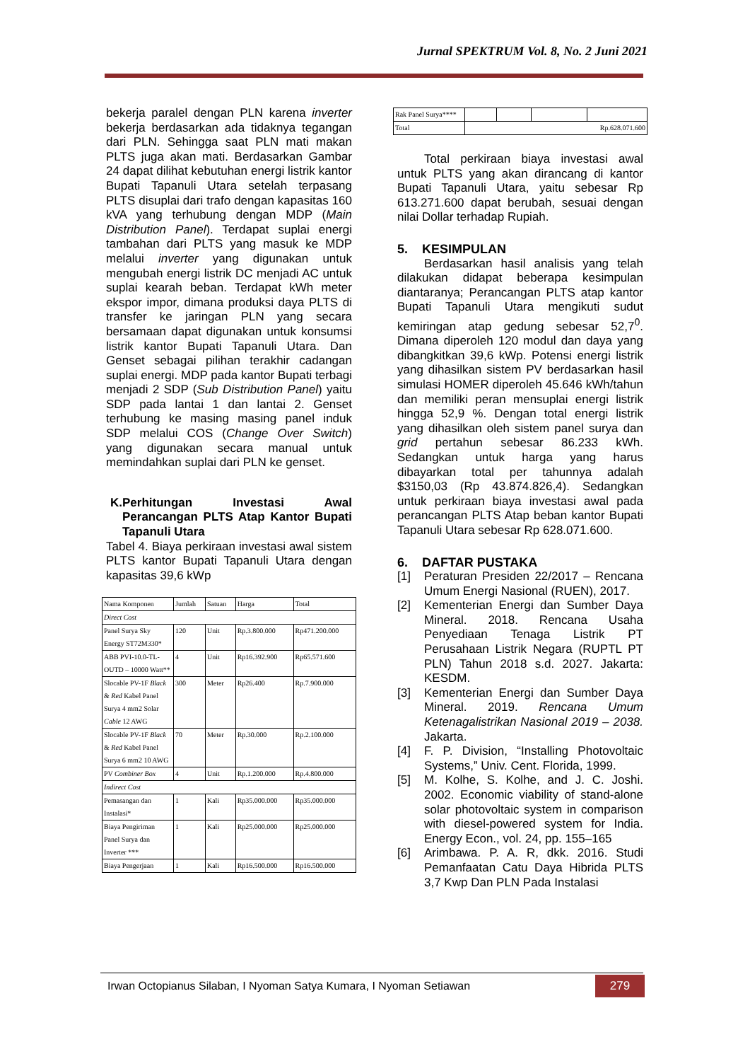Jurnal SPEKTRUM Vol. 8, No. 2 Juni 2021
bekerja paralel dengan PLN karena inverter bekerja berdasarkan ada tidaknya tegangan dari PLN. Sehingga saat PLN mati makan PLTS juga akan mati. Berdasarkan Gambar 24 dapat dilihat kebutuhan energi listrik kantor Bupati Tapanuli Utara setelah terpasang PLTS disuplai dari trafo dengan kapasitas 160 kVA yang terhubung dengan MDP (Main Distribution Panel). Terdapat suplai energi tambahan dari PLTS yang masuk ke MDP melalui inverter yang digunakan untuk mengubah energi listrik DC menjadi AC untuk suplai kearah beban. Terdapat kWh meter ekspor impor, dimana produksi daya PLTS di transfer ke jaringan PLN yang secara bersamaan dapat digunakan untuk konsumsi listrik kantor Bupati Tapanuli Utara. Dan Genset sebagai pilihan terakhir cadangan suplai energi. MDP pada kantor Bupati terbagi menjadi 2 SDP (Sub Distribution Panel) yaitu SDP pada lantai 1 dan lantai 2. Genset terhubung ke masing masing panel induk SDP melalui COS (Change Over Switch) yang digunakan secara manual untuk memindahkan suplai dari PLN ke genset.
K. Perhitungan Investasi Awal Perancangan PLTS Atap Kantor Bupati Tapanuli Utara
Tabel 4. Biaya perkiraan investasi awal sistem PLTS kantor Bupati Tapanuli Utara dengan kapasitas 39,6 kWp
| Nama Komponen | Jumlah | Satuan | Harga | Total |
| Direct Cost | | | | |
| Panel Surya Sky Energy ST72M330* | 120 | Unit | Rp.3.800.000 | Rp471.200.000 |
| ABB PVI-10.0-TL-OUTD – 10000 Watt** | 4 | Unit | Rp16.392.900 | Rp65.571.600 |
| Slocable PV-1F Black & Red Kabel Panel Surya 4 mm2 Solar Cable 12 AWG | 300 | Meter | Rp26.400 | Rp.7.900.000 |
| Slocable PV-1F Black & Red Kabel Panel Surya 6 mm2 10 AWG | 70 | Meter | Rp.30.000 | Rp.2.100.000 |
| PV Combiner Box | 4 | Unit | Rp.1.200.000 | Rp.4.800.000 |
| Indirect Cost | | | | |
| Pemasangan dan Instalasi* | 1 | Kali | Rp35.000.000 | Rp35.000.000 |
| Biaya Pengiriman Panel Surya dan Inverter *** | 1 | Kali | Rp25.000.000 | Rp25.000.000 |
| Biaya Pengerjaan | 1 | Kali | Rp16.500.000 | Rp16.500.000 |
| Rak Panel Surya**** | | | | |
| Total | Rp.628.071.600 | | | |
Total perkiraan biaya investasi awal untuk PLTS yang akan dirancang di kantor Bupati Tapanuli Utara, yaitu sebesar Rp 613.271.600 dapat berubah, sesuai dengan nilai Dollar terhadap Rupiah.
5. KESIMPULAN
Berdasarkan hasil analisis yang telah dilakukan didapat beberapa kesimpulan diantaranya; Perancangan PLTS atap kantor Bupati Tapanuli Utara mengikuti sudut kemiringan atap gedung sebesar 52,7<sup>0</sup>. Dimana diperoleh 120 modul dan daya yang dibangkitkan 39,6 kWp. Potensi energi listrik yang dihasilkan sistem PV berdasarkan hasil simulasi HOMER diperoleh 45.646 kWh/tahun dan memiliki peran mensuplai energi listrik hingga 52,9 %. Dengan total energi listrik yang dihasilkan oleh sistem panel surya dan grid pertahun sebesar 86.233 kWh. Sedangkan untuk harga yang harus dibayarkan total per tahunnya adalah $3150,03 (Rp 43.874.826,4). Sedangkan untuk perkiraan biaya investasi awal pada perancangan PLTS Atap beban kantor Bupati Tapanuli Utara sebesar Rp 628.071.600.
6. DAFTAR PUSTAKA
[1] Peraturan Presiden 22/2017 – Rencana Umum Energi Nasional (RUEN), 2017.
[2] Kementerian Energi dan Sumber Daya Mineral. 2018. Rencana Usaha Penyediaan Tenaga Listrik PT Perusahaan Listrik Negara (RUPTL PT PLN) Tahun 2018 s.d. 2027. Jakarta: KESDM.
[3] Kementerian Energi dan Sumber Daya Mineral. 2019. Rencana Umum Ketenagalistrikan Nasional 2019 – 2038. Jakarta.
[4] F. P. Division, “Installing Photovoltaic Systems,” Univ. Cent. Florida, 1999.
[5] M. Kolhe, S. Kolhe, and J. C. Joshi. 2002. Economic viability of stand-alone solar photovoltaic system in comparison with diesel-powered system for India. Energy Econ., vol. 24, pp. 155–165
[6] Arimbawa. P. A. R, dkk. 2016. Studi Pemanfaatan Catu Daya Hibrida PLTS 3,7 Kwp Dan PLN Pada Instalasi
Irwan Octopianus Silaban, I Nyoman Satya Kumara, I Nyoman Setiawan
279